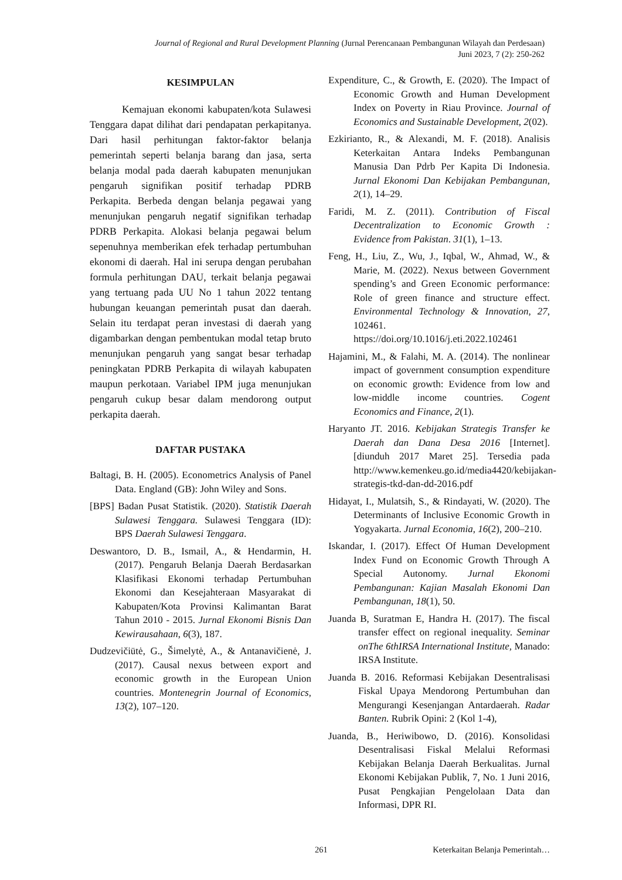Journal of Regional and Rural Development Planning (Jurnal Perencanaan Pembangunan Wilayah dan Perdesaan)
Juni 2023, 7 (2): 250-262
KESIMPULAN
Kemajuan ekonomi kabupaten/kota Sulawesi Tenggara dapat dilihat dari pendapatan perkapitanya. Dari hasil perhitungan faktor-faktor belanja pemerintah seperti belanja barang dan jasa, serta belanja modal pada daerah kabupaten menunjukan pengaruh signifikan positif terhadap PDRB Perkapita. Berbeda dengan belanja pegawai yang menunjukan pengaruh negatif signifikan terhadap PDRB Perkapita. Alokasi belanja pegawai belum sepenuhnya memberikan efek terhadap pertumbuhan ekonomi di daerah. Hal ini serupa dengan perubahan formula perhitungan DAU, terkait belanja pegawai yang tertuang pada UU No 1 tahun 2022 tentang hubungan keuangan pemerintah pusat dan daerah. Selain itu terdapat peran investasi di daerah yang digambarkan dengan pembentukan modal tetap bruto menunjukan pengaruh yang sangat besar terhadap peningkatan PDRB Perkapita di wilayah kabupaten maupun perkotaan. Variabel IPM juga menunjukan pengaruh cukup besar dalam mendorong output perkapita daerah.
DAFTAR PUSTAKA
Baltagi, B. H. (2005). Econometrics Analysis of Panel Data. England (GB): John Wiley and Sons.
[BPS] Badan Pusat Statistik. (2020). Statistik Daerah Sulawesi Tenggara. Sulawesi Tenggara (ID): BPS Daerah Sulawesi Tenggara.
Deswantoro, D. B., Ismail, A., & Hendarmin, H. (2017). Pengaruh Belanja Daerah Berdasarkan Klasifikasi Ekonomi terhadap Pertumbuhan Ekonomi dan Kesejahteraan Masyarakat di Kabupaten/Kota Provinsi Kalimantan Barat Tahun 2010 - 2015. Jurnal Ekonomi Bisnis Dan Kewirausahaan, 6(3), 187.
Dudzevičiūtė, G., Šimelytė, A., & Antanavičienė, J. (2017). Causal nexus between export and economic growth in the European Union countries. Montenegrin Journal of Economics, 13(2), 107–120.
Expenditure, C., & Growth, E. (2020). The Impact of Economic Growth and Human Development Index on Poverty in Riau Province. Journal of Economics and Sustainable Development, 2(02).
Ezkirianto, R., & Alexandi, M. F. (2018). Analisis Keterkaitan Antara Indeks Pembangunan Manusia Dan Pdrb Per Kapita Di Indonesia. Jurnal Ekonomi Dan Kebijakan Pembangunan, 2(1), 14–29.
Faridi, M. Z. (2011). Contribution of Fiscal Decentralization to Economic Growth : Evidence from Pakistan. 31(1), 1–13.
Feng, H., Liu, Z., Wu, J., Iqbal, W., Ahmad, W., & Marie, M. (2022). Nexus between Government spending’s and Green Economic performance: Role of green finance and structure effect. Environmental Technology & Innovation, 27, 102461. https://doi.org/10.1016/j.eti.2022.102461
Hajamini, M., & Falahi, M. A. (2014). The nonlinear impact of government consumption expenditure on economic growth: Evidence from low and low-middle income countries. Cogent Economics and Finance, 2(1).
Haryanto JT. 2016. Kebijakan Strategis Transfer ke Daerah dan Dana Desa 2016 [Internet]. [diunduh 2017 Maret 25]. Tersedia pada http://www.kemenkeu.go.id/media4420/kebijakan-strategis-tkd-dan-dd-2016.pdf
Hidayat, I., Mulatsih, S., & Rindayati, W. (2020). The Determinants of Inclusive Economic Growth in Yogyakarta. Jurnal Economia, 16(2), 200–210.
Iskandar, I. (2017). Effect Of Human Development Index Fund on Economic Growth Through A Special Autonomy. Jurnal Ekonomi Pembangunan: Kajian Masalah Ekonomi Dan Pembangunan, 18(1), 50.
Juanda B, Suratman E, Handra H. (2017). The fiscal transfer effect on regional inequality. Seminar onThe 6thIRSA International Institute, Manado: IRSA Institute.
Juanda B. 2016. Reformasi Kebijakan Desentralisasi Fiskal Upaya Mendorong Pertumbuhan dan Mengurangi Kesenjangan Antardaerah. Radar Banten. Rubrik Opini: 2 (Kol 1-4),
Juanda, B., Heriwibowo, D. (2016). Konsolidasi Desentralisasi Fiskal Melalui Reformasi Kebijakan Belanja Daerah Berkualitas. Jurnal Ekonomi Kebijakan Publik, 7, No. 1 Juni 2016, Pusat Pengkajian Pengelolaan Data dan Informasi, DPR RI.
261 Keterkaitan Belanja Pemerintah…